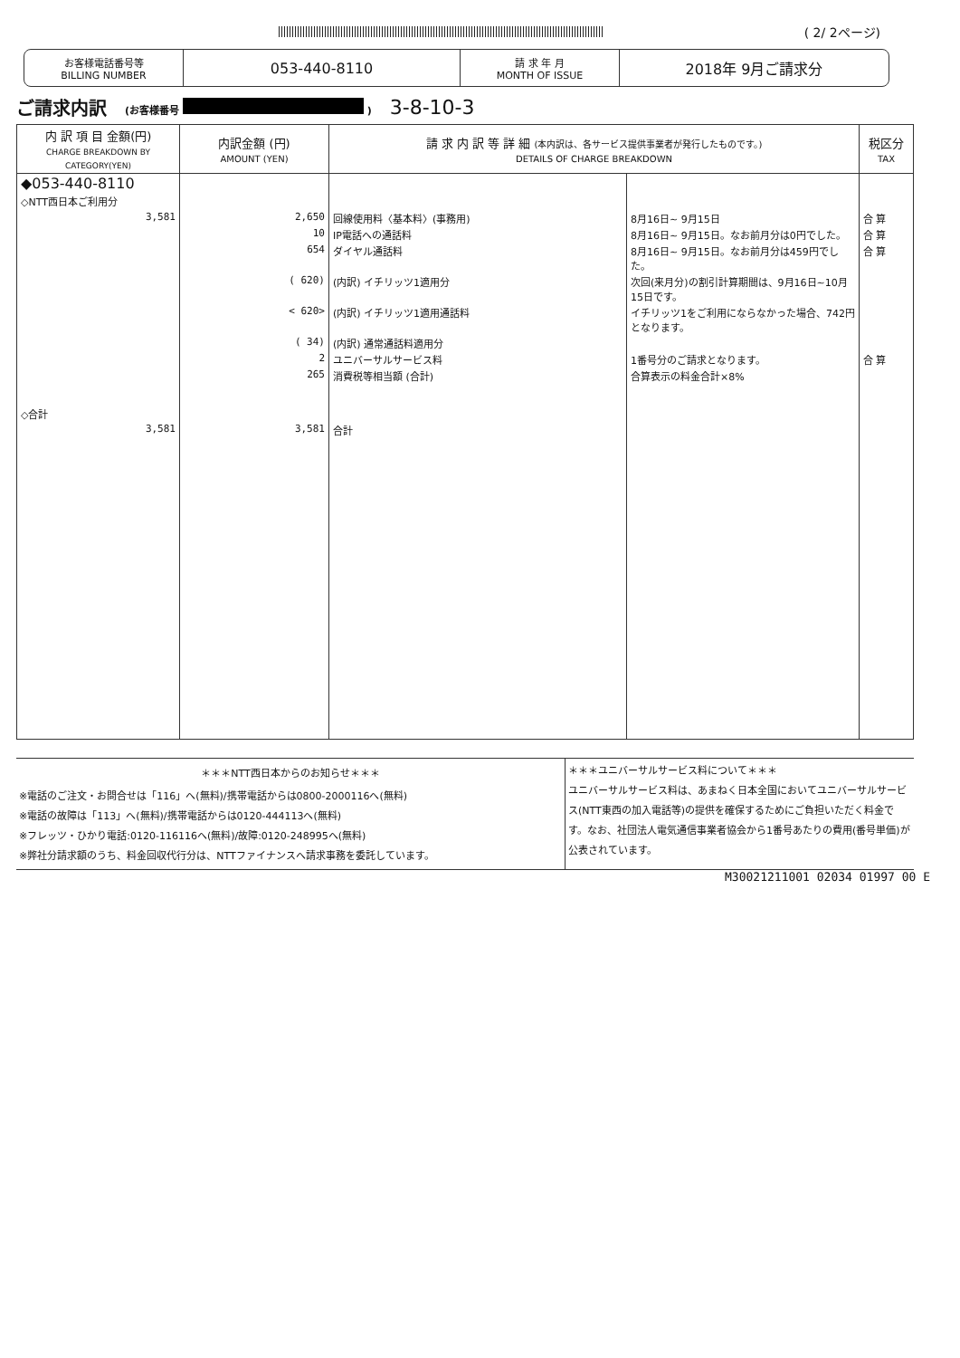( 2/ 2ページ)
お客様電話番号等
BILLING NUMBER
053-440-8110
請 求 年 月
MONTH OF ISSUE
2018年 9月ご請求分
ご請求内訳 (お客様番号 ) 3-8-10-3
| 内 訳 項 目 金額(円) CHARGE BREAKDOWN BY CATEGORY(YEN) | 内訳金額 (円) AMOUNT (YEN) | 請 求 内 訳 等 詳 細 (本内訳は、各サービス提供事業者が発行したものです。) DETAILS OF CHARGE BREAKDOWN | | 税区分 TAX |
| --- | --- | --- | --- | --- |
| ◆053-440-8110 ◇NTT西日本ご利用分 | | | | |
| 3,581 | 2,650 | 回線使用料〈基本料〉(事務用) | 8月16日~ 9月15日 | 合 算 |
| | 10 | IP電話への通話料 | 8月16日~ 9月15日。なお前月分は0円でした。 | 合 算 |
| | 654 | ダイヤル通話料 | 8月16日~ 9月15日。なお前月分は459円でした。 | 合 算 |
| | ( 620) | (内訳) イチリッツ1適用分 | 次回(来月分)の割引計算期間は、9月16日~10月15日です。 | |
| | < 620> | (内訳) イチリッツ1適用通話料 | イチリッツ1をご利用にならなかった場合、742円となります。 | |
| | ( 34) | (内訳) 通常通話料適用分 | | |
| | 2 | ユニバーサルサービス料 | 1番号分のご請求となります。 | 合 算 |
| | 265 | 消費税等相当額 (合計) | 合算表示の料金合計×8% | |
| ◇合計 | | | | |
| 3,581 | 3,581 | 合計 | | |
＊＊＊NTT西日本からのお知らせ＊＊＊
※電話のご注文・お問合せは「116」へ(無料)/携帯電話からは0800-2000116へ(無料)
※電話の故障は「113」へ(無料)/携帯電話からは0120-444113へ(無料)
※フレッツ・ひかり電話:0120-116116へ(無料)/故障:0120-248995へ(無料)
※弊社分請求額のうち、料金回収代行分は、NTTファイナンスへ請求事務を委託しています。
＊＊＊ユニバーサルサービス料について＊＊＊
ユニバーサルサービス料は、あまねく日本全国においてユニバーサルサービス(NTT東西の加入電話等)の提供を確保するためにご負担いただく料金です。なお、社団法人電気通信事業者協会から1番号あたりの費用(番号単価)が公表されています。
M30021211001 02034 01997 00 E